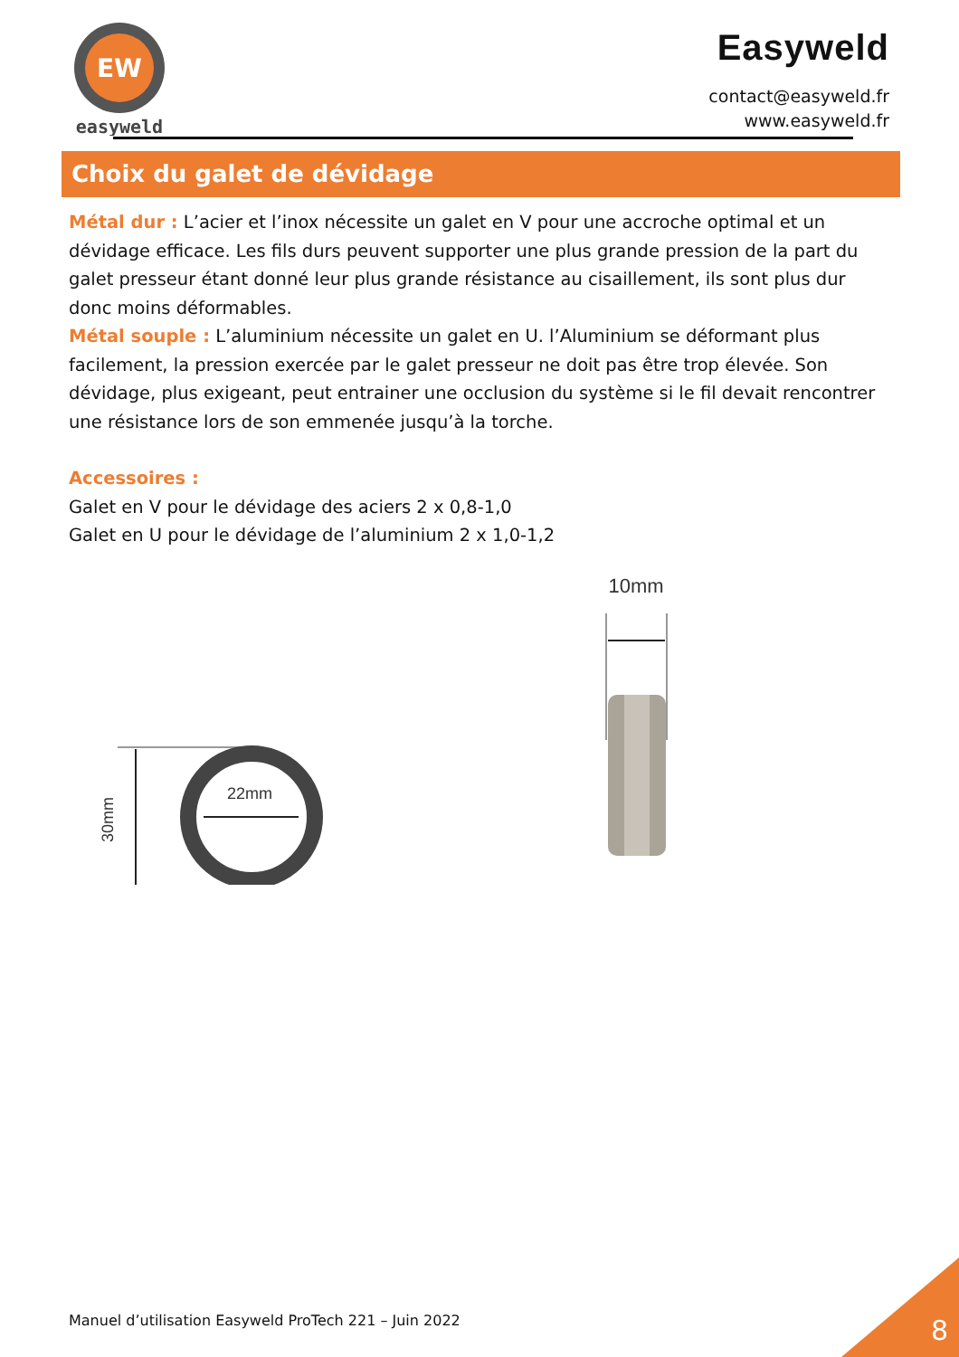EW
easyweld
Easyweld
contact@easyweld.fr
www.easyweld.fr
Choix du galet de dévidage
Métal dur : L’acier et l’inox nécessite un galet en V pour une accroche optimal et un dévidage efficace. Les fils durs peuvent supporter une plus grande pression de la part du galet presseur étant donné leur plus grande résistance au cisaillement, ils sont plus dur donc moins déformables.
Métal souple : L’aluminium nécessite un galet en U. l’Aluminium se déformant plus facilement, la pression exercée par le galet presseur ne doit pas être trop élevée. Son dévidage, plus exigeant, peut entrainer une occlusion du système si le fil devait rencontrer une résistance lors de son emmenée jusqu’à la torche.
Accessoires :
Galet en V pour le dévidage des aciers 2 x 0,8-1,0
Galet en U pour le dévidage de l’aluminium 2 x 1,0-1,2
30mm
22mm
10mm
Manuel d’utilisation Easyweld ProTech 221 – Juin 2022
8